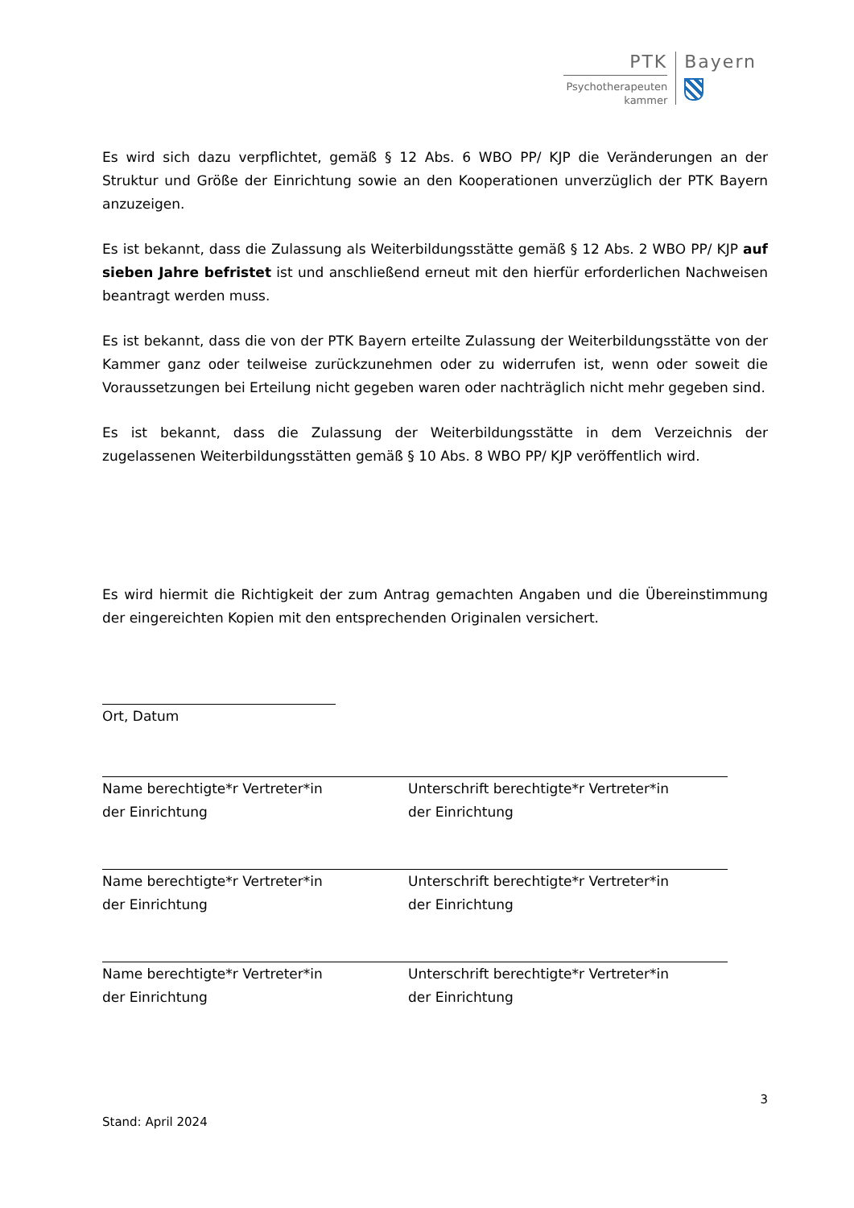PTK
Psychotherapeuten
kammer
Bayern
Es wird sich dazu verpflichtet, gemäß § 12 Abs. 6 WBO PP/ KJP die Veränderungen an der Struktur und Größe der Einrichtung sowie an den Kooperationen unverzüglich der PTK Bayern anzuzeigen.
Es ist bekannt, dass die Zulassung als Weiterbildungsstätte gemäß § 12 Abs. 2 WBO PP/ KJP auf sieben Jahre befristet ist und anschließend erneut mit den hierfür erforderlichen Nachweisen beantragt werden muss.
Es ist bekannt, dass die von der PTK Bayern erteilte Zulassung der Weiterbildungsstätte von der Kammer ganz oder teilweise zurückzunehmen oder zu widerrufen ist, wenn oder soweit die Voraussetzungen bei Erteilung nicht gegeben waren oder nachträglich nicht mehr gegeben sind.
Es ist bekannt, dass die Zulassung der Weiterbildungsstätte in dem Verzeichnis der zugelassenen Weiterbildungsstätten gemäß § 10 Abs. 8 WBO PP/ KJP veröffentlich wird.
Es wird hiermit die Richtigkeit der zum Antrag gemachten Angaben und die Übereinstimmung der eingereichten Kopien mit den entsprechenden Originalen versichert.
Ort, Datum
Name berechtigte*r Vertreter*in
der Einrichtung
Unterschrift berechtigte*r Vertreter*in
der Einrichtung
Name berechtigte*r Vertreter*in
der Einrichtung
Unterschrift berechtigte*r Vertreter*in
der Einrichtung
Name berechtigte*r Vertreter*in
der Einrichtung
Unterschrift berechtigte*r Vertreter*in
der Einrichtung
3
Stand: April 2024